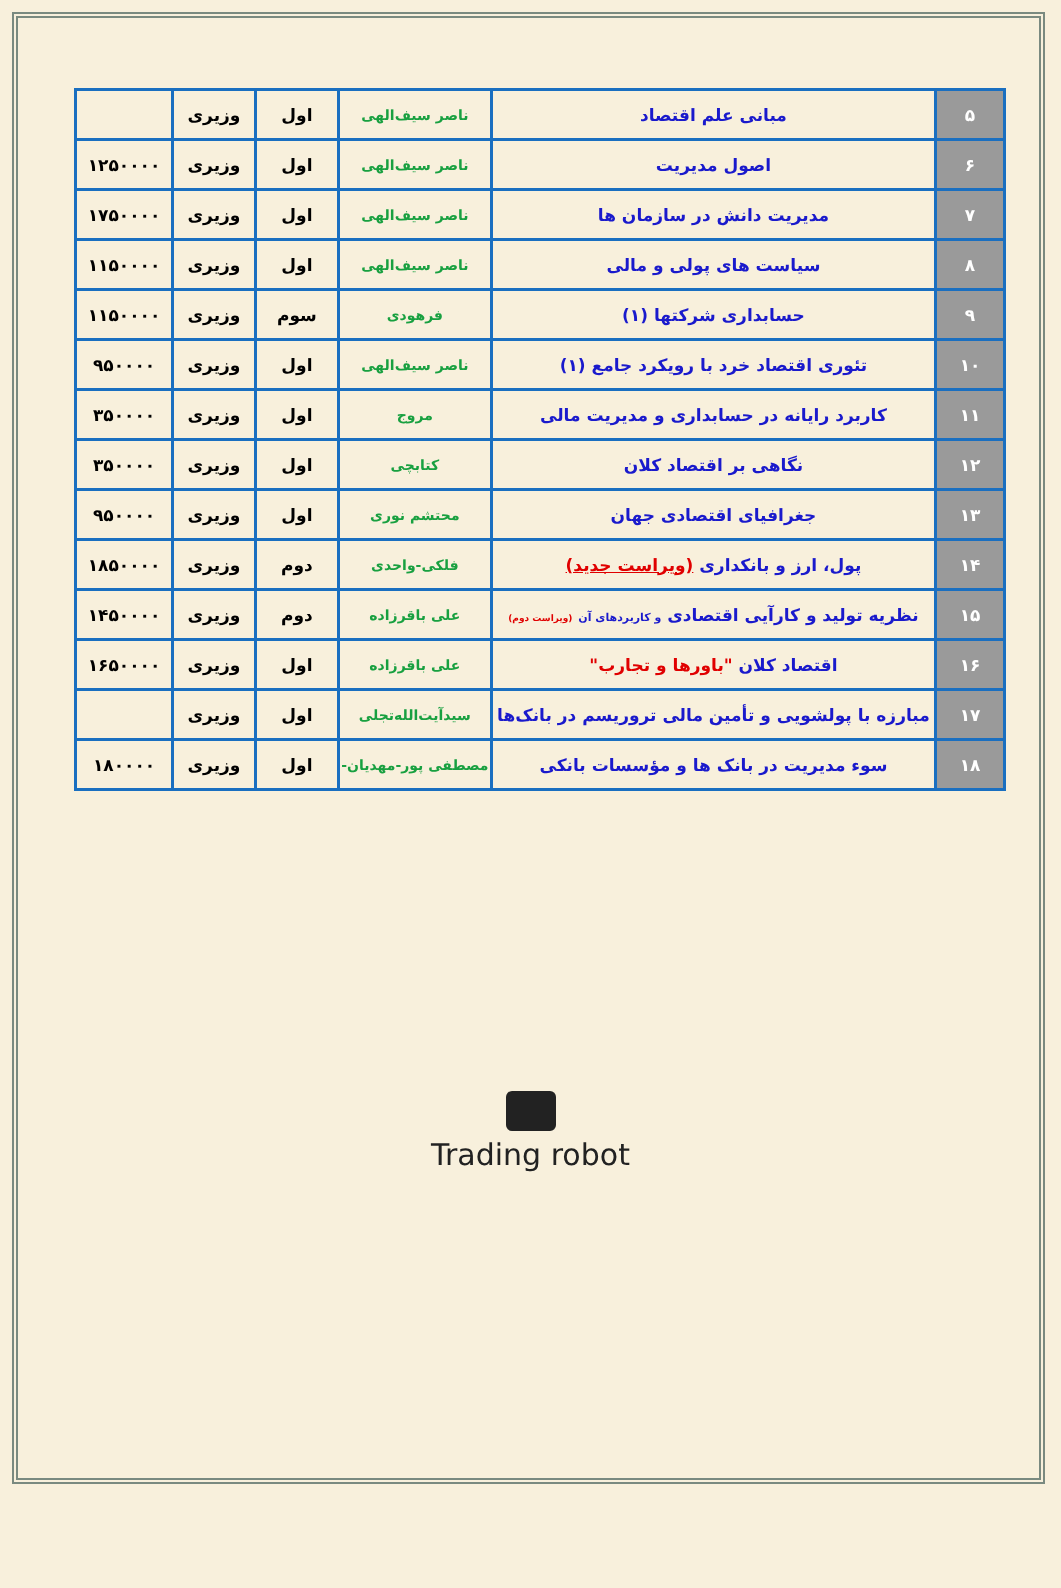| ۵ | مبانی علم اقتصاد | ناصر سیف‌الهی | اول | وزیری | |
| ۶ | اصول مدیریت | ناصر سیف‌الهی | اول | وزیری | ۱۲۵۰۰۰۰ |
| ۷ | مدیریت دانش در سازمان ها | ناصر سیف‌الهی | اول | وزیری | ۱۷۵۰۰۰۰ |
| ۸ | سیاست های پولی و مالی | ناصر سیف‌الهی | اول | وزیری | ۱۱۵۰۰۰۰ |
| ۹ | حسابداری شرکتها (۱) | فرهودی | سوم | وزیری | ۱۱۵۰۰۰۰ |
| ۱۰ | تئوری اقتصاد خرد با رویکرد جامع (۱) | ناصر سیف‌الهی | اول | وزیری | ۹۵۰۰۰۰ |
| ۱۱ | کاربرد رایانه در حسابداری و مدیریت مالی | مروج | اول | وزیری | ۳۵۰۰۰۰ |
| ۱۲ | نگاهی بر اقتصاد کلان | کتابچی | اول | وزیری | ۳۵۰۰۰۰ |
| ۱۳ | جغرافیای اقتصادی جهان | محتشم نوری | اول | وزیری | ۹۵۰۰۰۰ |
| ۱۴ | پول، ارز و بانکداری (ویراست جدید) | فلکی-واحدی | دوم | وزیری | ۱۸۵۰۰۰۰ |
| ۱۵ | نظریه تولید و کارآیی اقتصادی و کاربردهای آن (ویراست دوم) | علی باقرزاده | دوم | وزیری | ۱۴۵۰۰۰۰ |
| ۱۶ | اقتصاد کلان "باورها و تجارب" | علی باقرزاده | اول | وزیری | ۱۶۵۰۰۰۰ |
| ۱۷ | مبارزه با پولشویی و تأمین مالی تروریسم در بانک‌ها | سیدآیت‌الله‌تجلی | اول | وزیری | |
| ۱۸ | سوء مدیریت در بانک ها و مؤسسات بانکی | مصطفی پور-مهدیان- | اول | وزیری | ۱۸۰۰۰۰ |
Trading robot